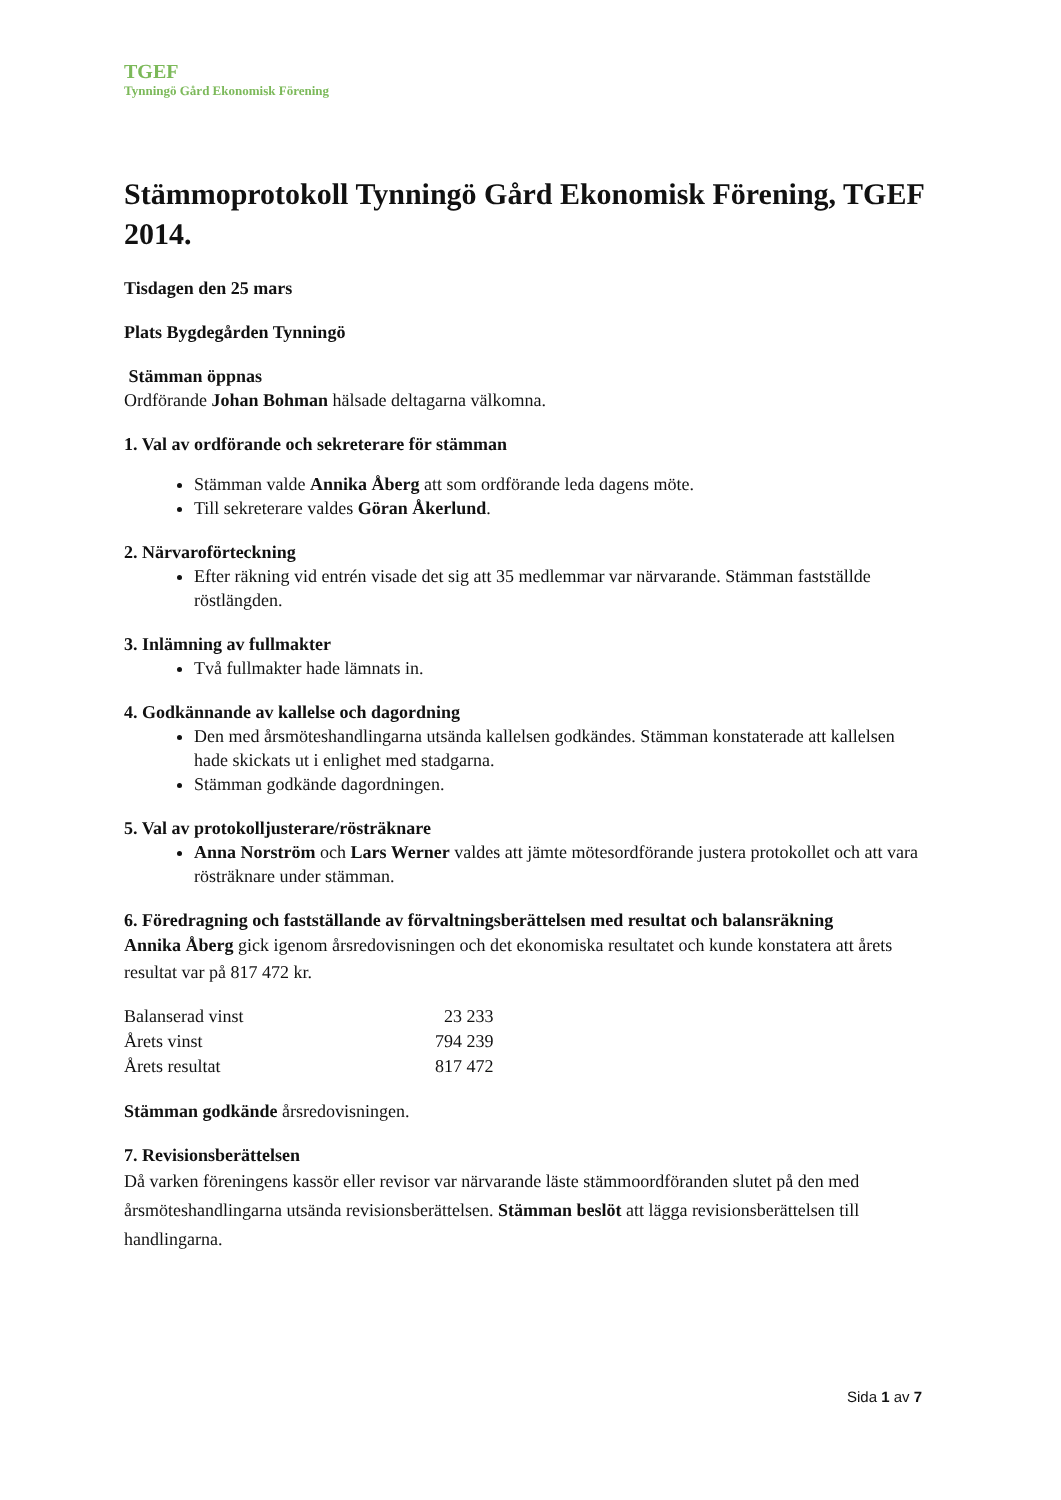TGEF
Tynningö Gård Ekonomisk Förening
Stämmoprotokoll Tynningö Gård Ekonomisk Förening, TGEF 2014.
Tisdagen den 25 mars
Plats Bygdegården Tynningö
Stämman öppnas
Ordförande Johan Bohman hälsade deltagarna välkomna.
1. Val av ordförande och sekreterare för stämman
Stämman valde Annika Åberg att som ordförande leda dagens möte.
Till sekreterare valdes Göran Åkerlund.
2. Närvaroförteckning
Efter räkning vid entrén visade det sig att 35 medlemmar var närvarande. Stämman fastställde röstlängden.
3. Inlämning av fullmakter
Två fullmakter hade lämnats in.
4. Godkännande av kallelse och dagordning
Den med årsmöteshandlingarna utsända kallelsen godkändes. Stämman konstaterade att kallelsen hade skickats ut i enlighet med stadgarna.
Stämman godkände dagordningen.
5. Val av protokolljusterare/rösträknare
Anna Norström och Lars Werner valdes att jämte mötesordförande justera protokollet och att vara rösträknare under stämman.
6. Föredragning och fastställande av förvaltningsberättelsen med resultat och balansräkning
Annika Åberg gick igenom årsredovisningen och det ekonomiska resultatet och kunde konstatera att årets resultat var på 817 472 kr.
| Balanserad vinst | 23 233 |
| Årets vinst | 794 239 |
| Årets resultat | 817 472 |
Stämman godkände årsredovisningen.
7. Revisionsberättelsen
Då varken föreningens kassör eller revisor var närvarande läste stämmoordföranden slutet på den med årsmöteshandlingarna utsända revisionsberättelsen. Stämman beslöt att lägga revisionsberättelsen till handlingarna.
Sida 1 av 7